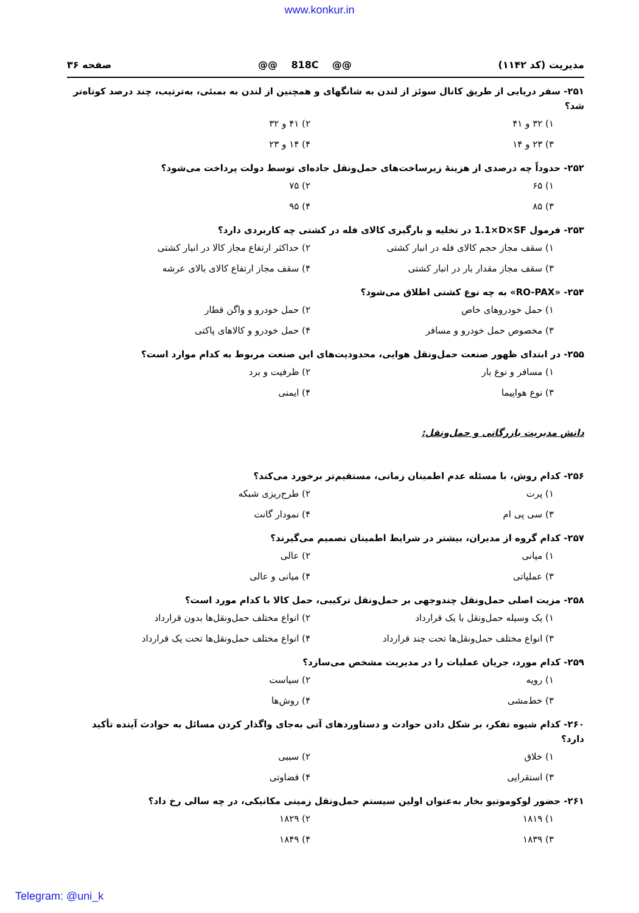www.konkur.in
مدیریت (کد ۱۱۴۲) @@ 818C @@ صفحه ۳۶
۲۵۱- سفر دریایی از طریق کانال سوئز از لندن به شانگهای و همچنین از لندن به بمبئی، به‌ترتیب، چند درصد کوتاه‌تر شد؟
۱) ۳۲ و ۴۱ ۲) ۴۱ و ۳۲
۳) ۲۳ و ۱۴ ۴) ۱۴ و ۲۳
۲۵۲- حدوداً چه درصدی از هزینهٔ زیرساخت‌های حمل‌ونقل جاده‌ای توسط دولت پرداخت می‌شود؟
۱) ۶۵ ۲) ۷۵
۳) ۸۵ ۴) ۹۵
۲۵۳- فرمول 1.1×D×SF در تخلیه و بارگیری کالای فله در کشتی چه کاربردی دارد؟
۱) سقف مجاز حجم کالای فله در انبار کشتی ۲) حداکثر ارتفاع مجاز کالا در انبار کشتی
۳) سقف مجاز مقدار بار در انبار کشتی ۴) سقف مجاز ارتفاع کالای بالای عرشه
۲۵۴- «RO-PAX» به چه نوع کشتی اطلاق می‌شود؟
۱) حمل خودروهای خاص ۲) حمل خودرو و واگن قطار
۳) مخصوص حمل خودرو و مسافر ۴) حمل خودرو و کالاهای پاکتی
۲۵۵- در ابتدای ظهور صنعت حمل‌ونقل هوایی، محدودیت‌های این صنعت مربوط به کدام موارد است؟
۱) مسافر و نوع بار ۲) ظرفیت و برد
۳) نوع هواپیما ۴) ایمنی
دانش مدیریت بازرگانی و حمل‌ونقل:
۲۵۶- کدام روش، با مسئله عدم اطمینان زمانی، مستقیم‌تر برخورد می‌کند؟
۱) پرت ۲) طرح‌ریزی شبکه
۳) سی پی ام ۴) نمودار گانت
۲۵۷- کدام گروه از مدیران، بیشتر در شرایط اطمینان تصمیم می‌گیرند؟
۱) میانی ۲) عالی
۳) عملیاتی ۴) میانی و عالی
۲۵۸- مزیت اصلی حمل‌ونقل چندوجهی بر حمل‌ونقل ترکیبی، حمل کالا با کدام مورد است؟
۱) یک وسیله حمل‌ونقل با یک قرارداد ۲) انواع مختلف حمل‌ونقل‌ها بدون قرارداد
۳) انواع مختلف حمل‌ونقل‌ها تحت چند قرارداد ۴) انواع مختلف حمل‌ونقل‌ها تحت یک قرارداد
۲۵۹- کدام مورد، جریان عملیات را در مدیریت مشخص می‌سازد؟
۱) رویه ۲) سیاست
۳) خط‌مشی ۴) روش‌ها
۲۶۰- کدام شیوه تفکر، بر شکل دادن حوادث و دستاوردهای آتی به‌جای واگذار کردن مسائل به حوادث آینده تأکید دارد؟
۱) خلاق ۲) سببی
۳) استقرایی ۴) قضاوتی
۲۶۱- حضور لوکوموتیو بخار به‌عنوان اولین سیستم حمل‌ونقل زمینی مکانیکی، در چه سالی رخ داد؟
۱) ۱۸۱۹ ۲) ۱۸۲۹
۳) ۱۸۳۹ ۴) ۱۸۴۹
Telegram: @uni_k